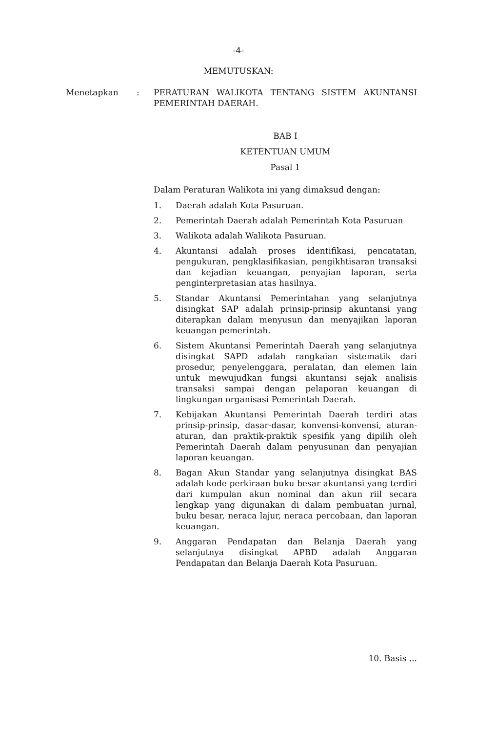-4-
MEMUTUSKAN:
Menetapkan : PERATURAN WALIKOTA TENTANG SISTEM AKUNTANSI PEMERINTAH DAERAH.
BAB I
KETENTUAN UMUM
Pasal 1
Dalam Peraturan Walikota ini yang dimaksud dengan:
1. Daerah adalah Kota Pasuruan.
2. Pemerintah Daerah adalah Pemerintah Kota Pasuruan
3. Walikota adalah Walikota Pasuruan.
4. Akuntansi adalah proses identifikasi, pencatatan, pengukuran, pengklasifikasian, pengikhtisaran transaksi dan kejadian keuangan, penyajian laporan, serta penginterpretasian atas hasilnya.
5. Standar Akuntansi Pemerintahan yang selanjutnya disingkat SAP adalah prinsip-prinsip akuntansi yang diterapkan dalam menyusun dan menyajikan laporan keuangan pemerintah.
6. Sistem Akuntansi Pemerintah Daerah yang selanjutnya disingkat SAPD adalah rangkaian sistematik dari prosedur, penyelenggara, peralatan, dan elemen lain untuk mewujudkan fungsi akuntansi sejak analisis transaksi sampai dengan pelaporan keuangan di lingkungan organisasi Pemerintah Daerah.
7. Kebijakan Akuntansi Pemerintah Daerah terdiri atas prinsip-prinsip, dasar-dasar, konvensi-konvensi, aturan-aturan, dan praktik-praktik spesifik yang dipilih oleh Pemerintah Daerah dalam penyusunan dan penyajian laporan keuangan.
8. Bagan Akun Standar yang selanjutnya disingkat BAS adalah kode perkiraan buku besar akuntansi yang terdiri dari kumpulan akun nominal dan akun riil secara lengkap yang digunakan di dalam pembuatan jurnal, buku besar, neraca lajur, neraca percobaan, dan laporan keuangan.
9. Anggaran Pendapatan dan Belanja Daerah yang selanjutnya disingkat APBD adalah Anggaran Pendapatan dan Belanja Daerah Kota Pasuruan.
10. Basis ...